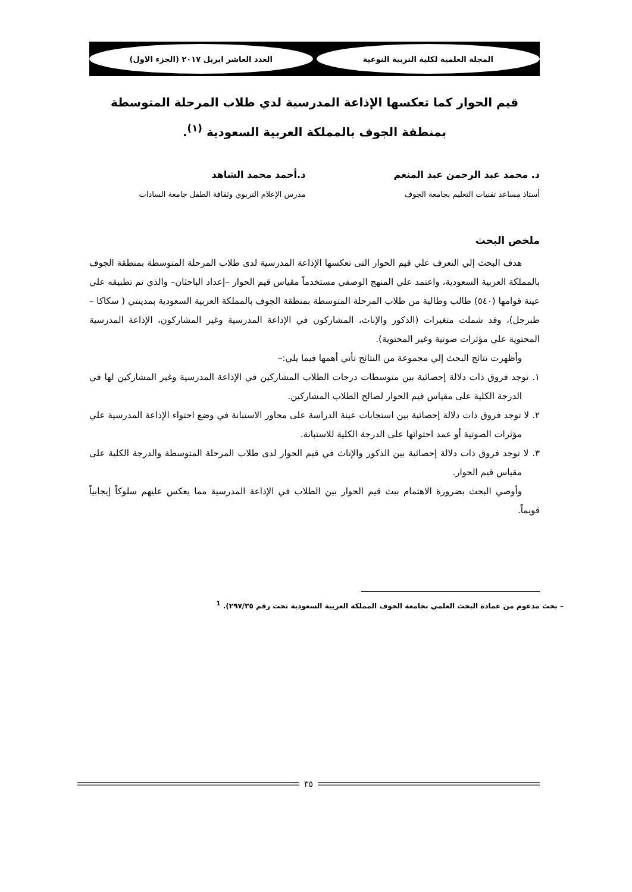المجلة العلمية لكلية التربية النوعية
العدد العاشر ابريل ٢٠١٧ (الجزء الاول)
قيم الحوار كما تعكسها الإذاعة المدرسية لدي طلاب المرحلة المتوسطة بمنطقة الجوف بالمملكة العربية السعودية <sup>(١)</sup>.
د. محمد عبد الرحمن عبد المنعم
أستاذ مساعد تقنيات التعليم بجامعة الجوف
د.أحمد محمد الشاهد
مدرس الإعلام التربوي وثقافة الطفل جامعة السادات
ملخص البحث
هدف البحث إلي التعرف علي قيم الحوار التى تعكسها الإذاعة المدرسية لدى طلاب المرحلة المتوسطة بمنطقة الجوف بالمملكة العربية السعودية، واعتمد علي المنهج الوصفي مستخدماً مقياس قيم الحوار –إعداد الباحثان– والذي تم تطبيقه علي عينة قوامها (٥٤٠) طالب وطالبة من طلاب المرحلة المتوسطة بمنطقة الجوف بالمملكة العربية السعودية بمدينتي ( سكاكا – طبرجل)، وقد شملت متغيرات (الذكور والإناث، المشاركون في الإذاعة المدرسية وغير المشاركون، الإذاعة المدرسية المحتوية علي مؤثرات صوتية وغير المحتوية).
وأظهرت نتائج البحث إلي مجموعة من النتائج تأتي أهمها فيما يلي:–
١. توجد فروق ذات دلالة إحصائية بين متوسطات درجات الطلاب المشاركين في الإذاعة المدرسية وغير المشاركين لها في الدرجة الكلية على مقياس قيم الحوار لصالح الطلاب المشاركين.
٢. لا توجد فروق ذات دلالة إحصائية بين استجابات عينة الدراسة على محاور الاستبانة في وضع احتواء الإذاعة المدرسية علي مؤثرات الصوتية أو عمد احتوائها على الدرجة الكلية للاستبانة.
٣. لا توجد فروق ذات دلالة إحصائية بين الذكور والإناث في قيم الحوار لدى طلاب المرحلة المتوسطة والدرجة الكلية على مقياس قيم الحوار.
وأوصي البحث بضرورة الاهتمام ببث قيم الحوار بين الطلاب في الإذاعة المدرسية مما يعكس عليهم سلوكاً إيجابياً قويماً.
– بحث مدعوم من عمادة البحث العلمي بجامعة الجوف المملكة العربية السعودية تحت رقم ٢٩٧/٣٥). <sup>1</sup>
٣٥